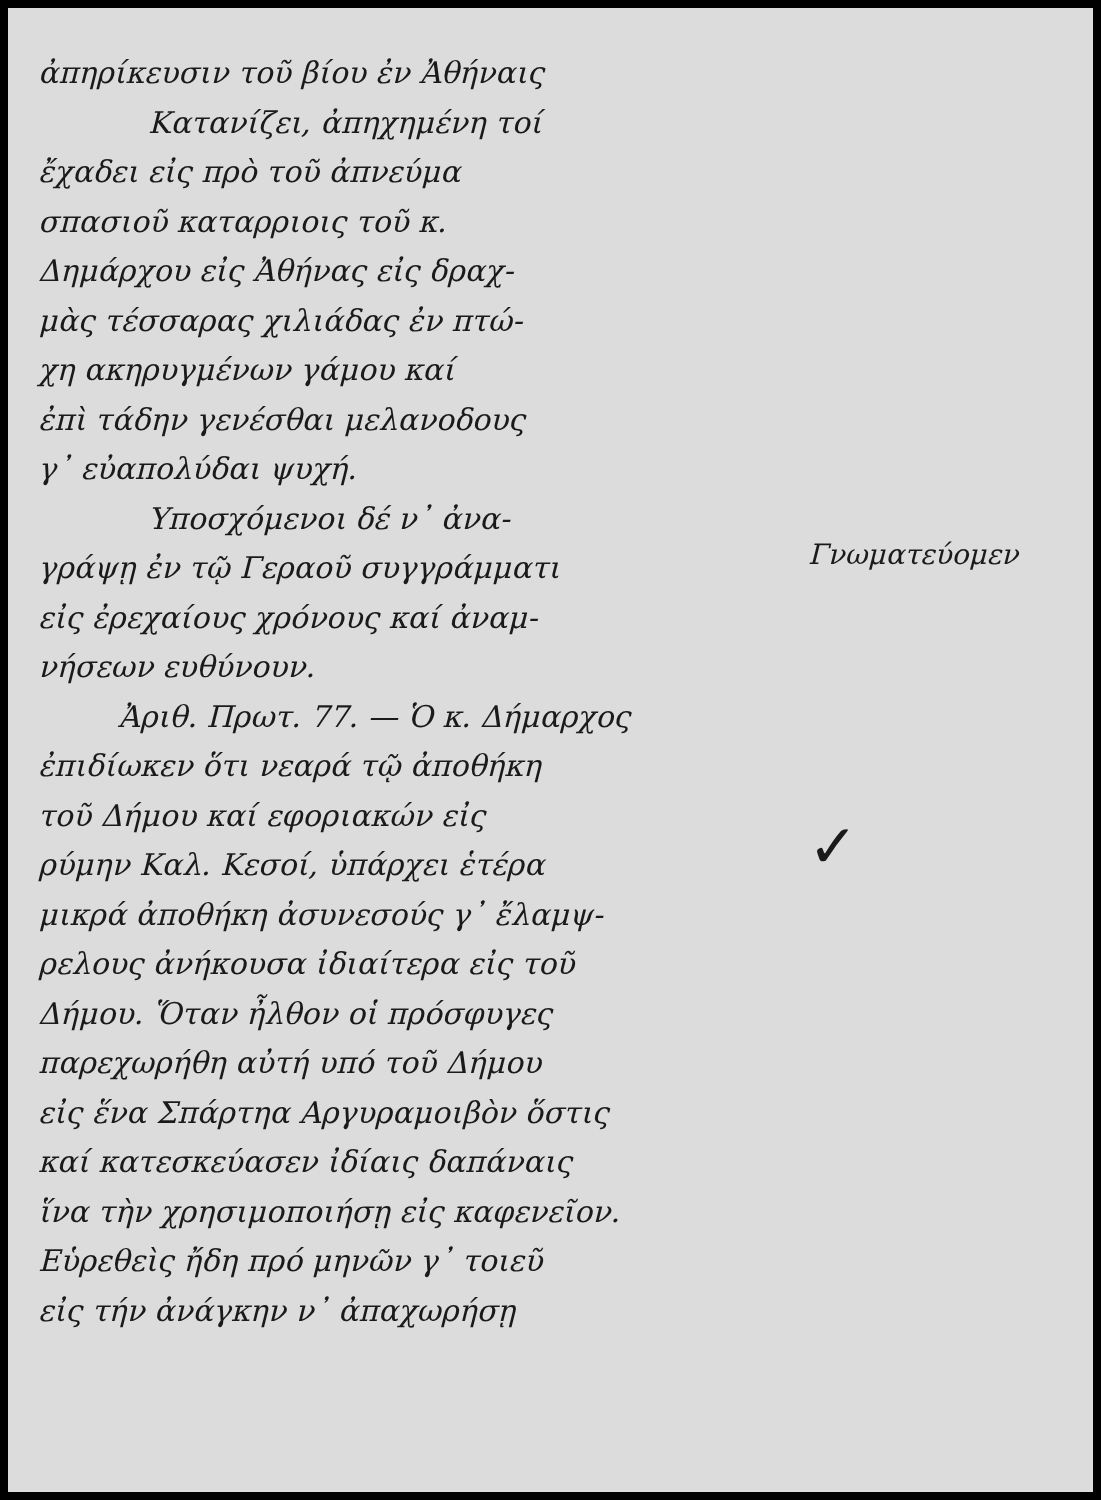ἀπηρίκευσιν τοῦ βίου ἐν Ἀθήναις
Κατανίζει, ἀπηχημένη τοί
ἔχαδει εἰς πρὸ τοῦ ἀπνεύμα
σπασιοῦ καταρριοις τοῦ κ.
Δημάρχου εἰς Ἀθήνας εἰς δραχ-
μὰς τέσσαρας χιλιάδας ἐν πτώ-
χη ακηρυγμένων γάμου καί
ἐπὶ τάδην γενέσθαι μελανοδους
γ᾽ εὐαπολύδαι ψυχή.
Υποσχόμενοι δέ ν᾽ ἀνα-
γράψῃ ἐν τῷ Γεραοῦ συγγράμματι
εἰς ἐρεχαίους χρόνους καί ἀναμ-
νήσεων ευθύνουν.
Ἀριθ. Πρωτ. 77. — Ὁ κ. Δήμαρχος
ἐπιδίωκεν ὅτι νεαρά τῷ ἀποθήκη
τοῦ Δήμου καί εφοριακών εἰς
ρύμην Καλ. Κεσοί, ὑπάρχει ἑτέρα
μικρά ἀποθήκη ἀσυνεσούς γ᾽ ἔλαμψ-
ρελους ἀνήκουσα ἰδιαίτερα εἰς τοῦ
Δήμου. Ὅταν ἦλθον οἱ πρόσφυγες
παρεχωρήθη αὐτή υπό τοῦ Δήμου
εἰς ἕνα Σπάρτηα Αργυραμοιβὸν ὅστις
καί κατεσκεύασεν ἰδίαις δαπάναις
ἵνα τὴν χρησιμοποιήσῃ εἰς καφενεῖον.
Εὑρεθεὶς ἤδη πρό μηνῶν γ᾽ τοιεῦ
εἰς τήν ἀνάγκην ν᾽ ἀπαχωρήσῃ
Γνωματεύομεν
✓